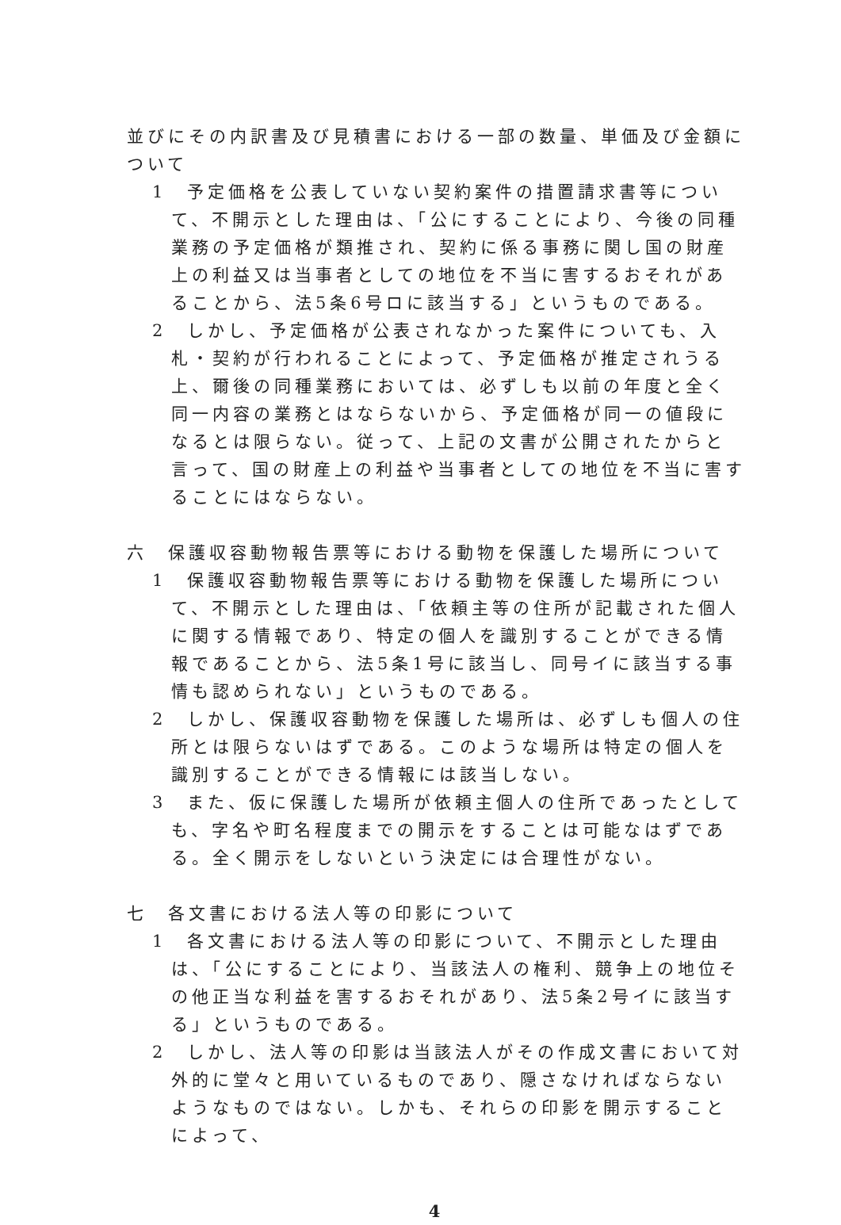並びにその内訳書及び見積書における一部の数量、単価及び金額について
1　予定価格を公表していない契約案件の措置請求書等について、不開示とした理由は、「公にすることにより、今後の同種業務の予定価格が類推され、契約に係る事務に関し国の財産上の利益又は当事者としての地位を不当に害するおそれがあることから、法5条6号ロに該当する」というものである。
2　しかし、予定価格が公表されなかった案件についても、入札・契約が行われることによって、予定価格が推定されうる上、爾後の同種業務においては、必ずしも以前の年度と全く同一内容の業務とはならないから、予定価格が同一の値段になるとは限らない。従って、上記の文書が公開されたからと言って、国の財産上の利益や当事者としての地位を不当に害することにはならない。
六　保護収容動物報告票等における動物を保護した場所について
1　保護収容動物報告票等における動物を保護した場所について、不開示とした理由は、「依頼主等の住所が記載された個人に関する情報であり、特定の個人を識別することができる情報であることから、法5条1号に該当し、同号イに該当する事情も認められない」というものである。
2　しかし、保護収容動物を保護した場所は、必ずしも個人の住所とは限らないはずである。このような場所は特定の個人を識別することができる情報には該当しない。
3　また、仮に保護した場所が依頼主個人の住所であったとしても、字名や町名程度までの開示をすることは可能なはずである。全く開示をしないという決定には合理性がない。
七　各文書における法人等の印影について
1　各文書における法人等の印影について、不開示とした理由は、「公にすることにより、当該法人の権利、競争上の地位その他正当な利益を害するおそれがあり、法5条2号イに該当する」というものである。
2　しかし、法人等の印影は当該法人がその作成文書において対外的に堂々と用いているものであり、隠さなければならないようなものではない。しかも、それらの印影を開示することによって、
4